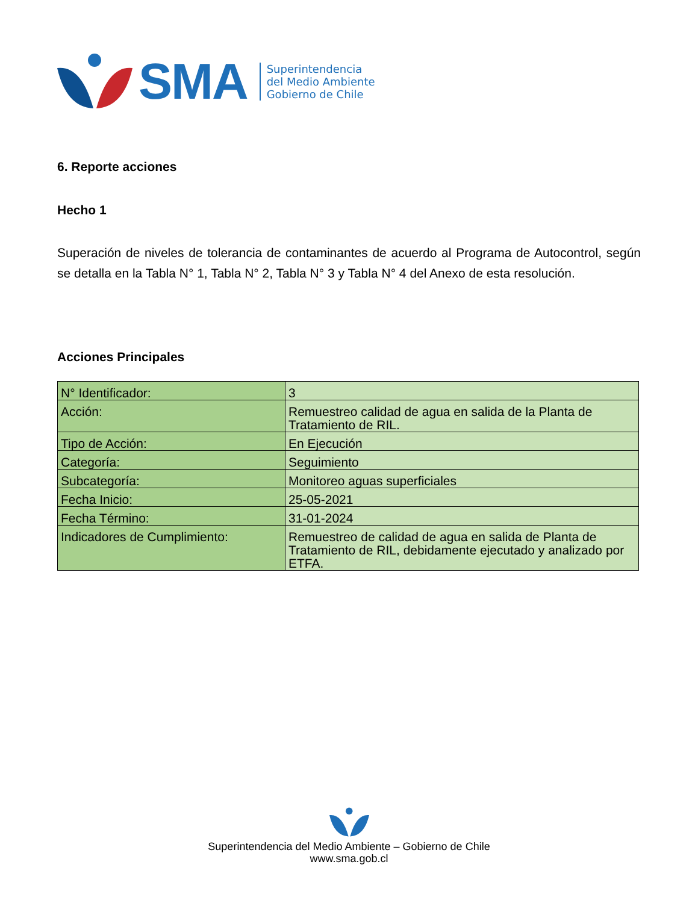SMA
Superintendencia
del Medio Ambiente
Gobierno de Chile
6. Reporte acciones
Hecho 1
Superación de niveles de tolerancia de contaminantes de acuerdo al Programa de Autocontrol, según se detalla en la Tabla N° 1, Tabla N° 2, Tabla N° 3 y Tabla N° 4 del Anexo de esta resolución.
Acciones Principales
| N° Identificador: | 3 |
| Acción: | Remuestreo calidad de agua en salida de la Planta de Tratamiento de RIL. |
| Tipo de Acción: | En Ejecución |
| Categoría: | Seguimiento |
| Subcategoría: | Monitoreo aguas superficiales |
| Fecha Inicio: | 25-05-2021 |
| Fecha Término: | 31-01-2024 |
| Indicadores de Cumplimiento: | Remuestreo de calidad de agua en salida de Planta de Tratamiento de RIL, debidamente ejecutado y analizado por ETFA. |
Superintendencia del Medio Ambiente – Gobierno de Chile
www.sma.gob.cl